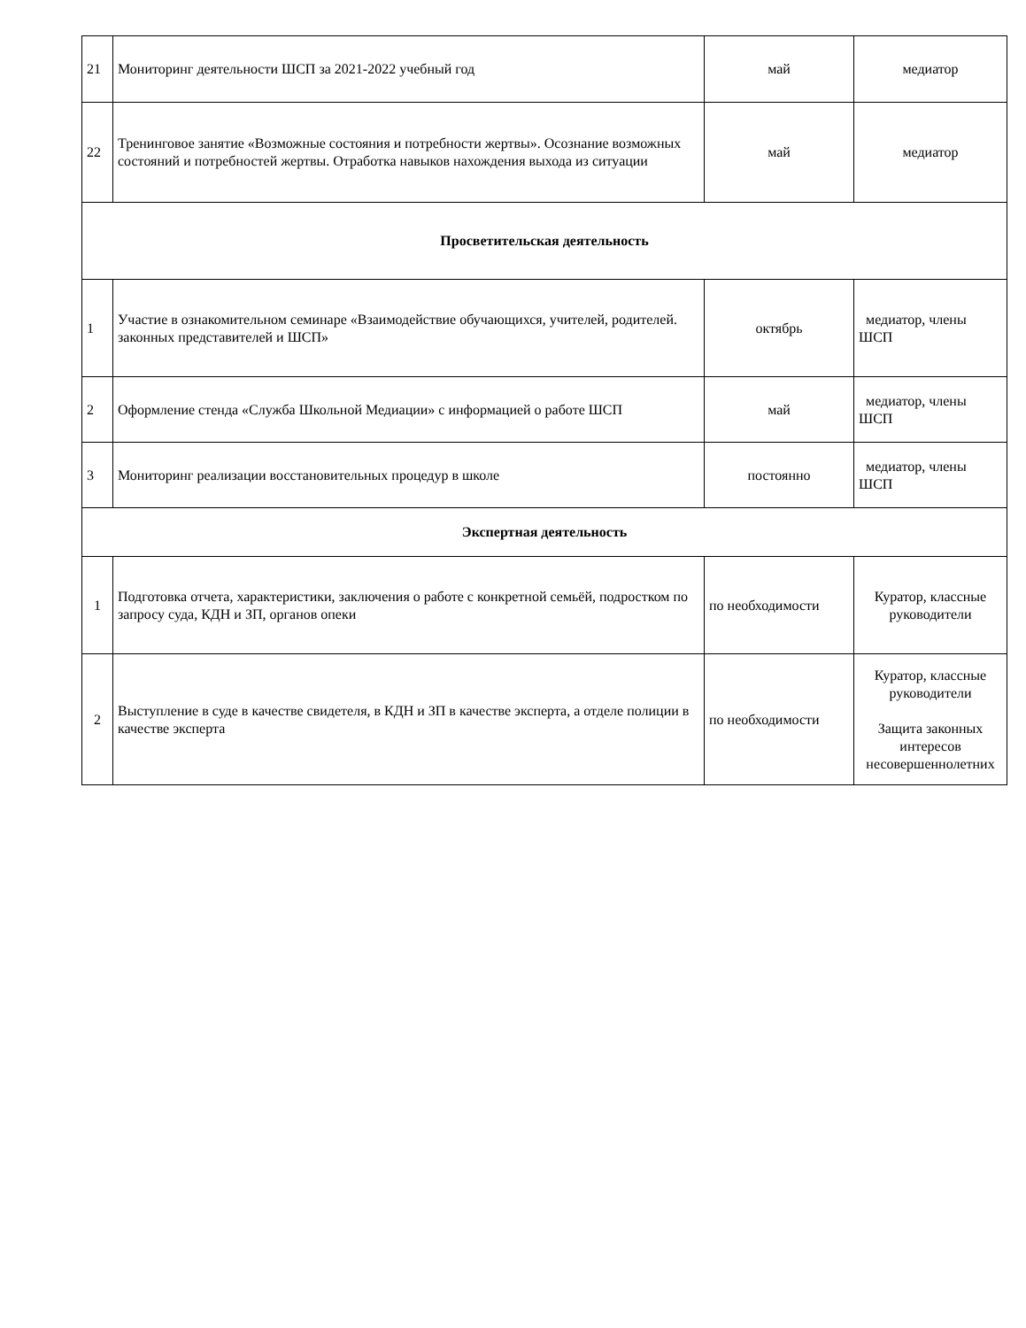| 21 | Мониторинг деятельности ШСП за 2021-2022 учебный год | май | медиатор |
| 22 | Тренинговое занятие «Возможные состояния и потребности жертвы». Осознание возможных состояний и потребностей жертвы. Отработка навыков нахождения выхода из ситуации | май | медиатор |
| Просветительская деятельность | | | |
| 1 | Участие в ознакомительном семинаре «Взаимодействие обучающихся, учителей, родителей. законных представителей и ШСП» | октябрь | медиатор, члены ШСП |
| 2 | Оформление стенда «Служба Школьной Медиации» с информацией о работе ШСП | май | медиатор, члены ШСП |
| 3 | Мониторинг реализации восстановительных процедур в школе | постоянно | медиатор, члены ШСП |
| Экспертная деятельность | | | |
| 1 | Подготовка отчета, характеристики, заключения о работе с конкретной семьёй, подростком по запросу суда, КДН и ЗП, органов опеки | по необходимости | Куратор, классные руководители |
| 2 | Выступление в суде в качестве свидетеля, в КДН и ЗП в качестве эксперта, а отделе полиции в качестве эксперта | по необходимости | Куратор, классные руководители Защита законных интересов несовершеннолетних |